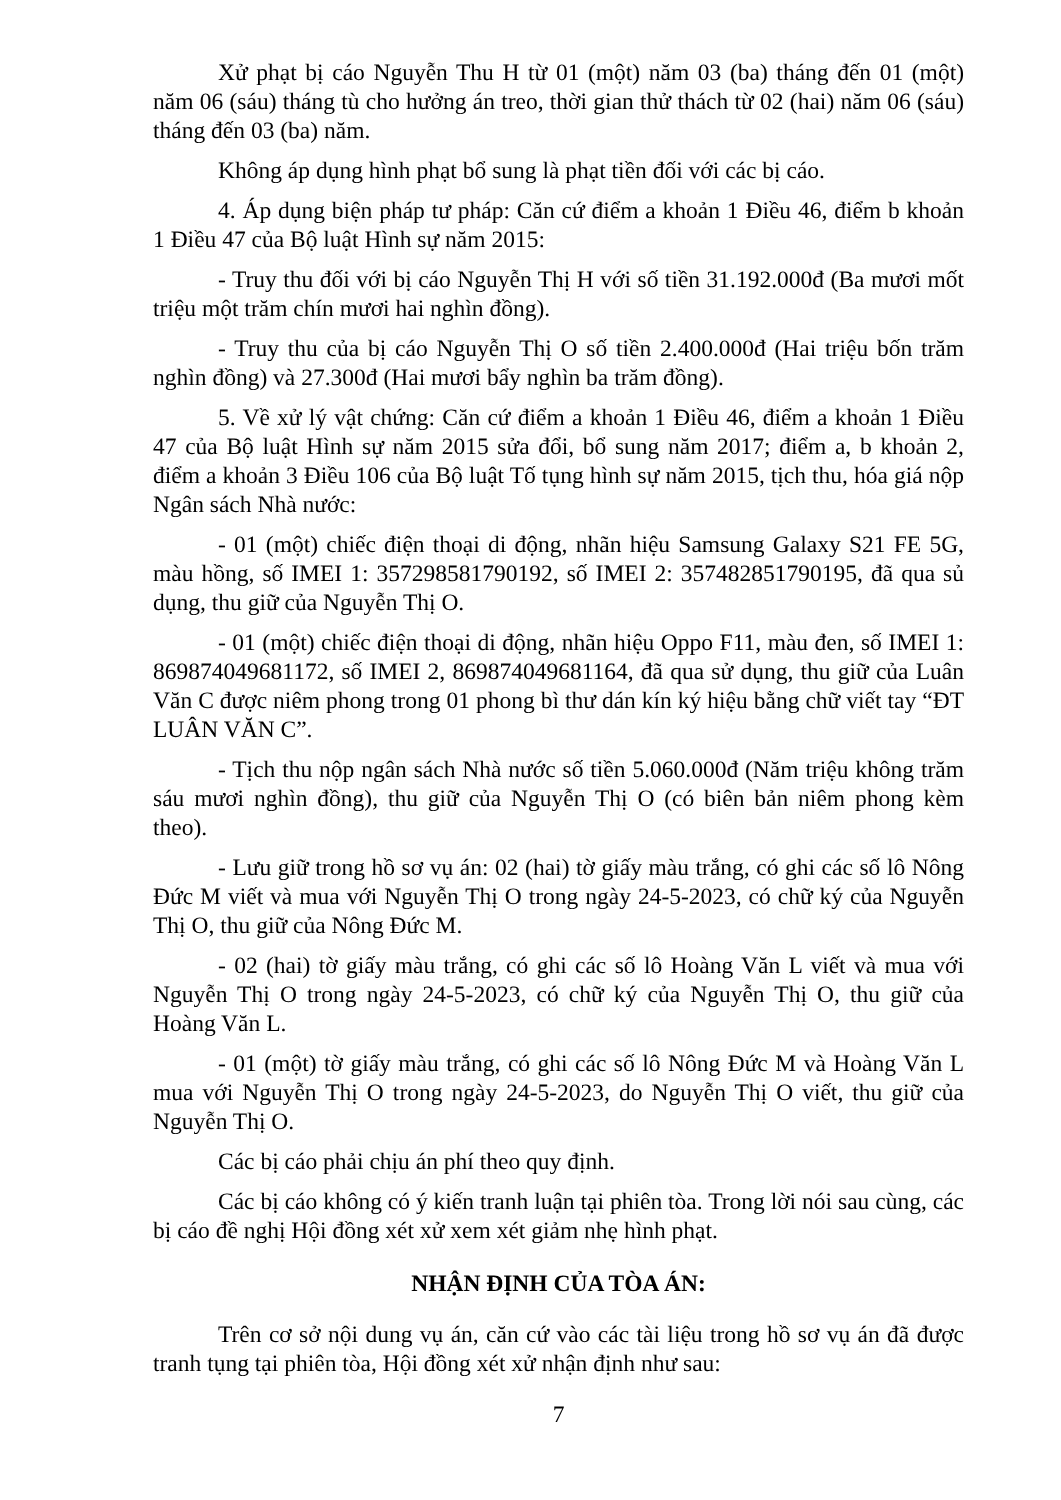Xử phạt bị cáo Nguyễn Thu H từ 01 (một) năm 03 (ba) tháng đến 01 (một) năm 06 (sáu) tháng tù cho hưởng án treo, thời gian thử thách từ 02 (hai) năm 06 (sáu) tháng đến 03 (ba) năm.
Không áp dụng hình phạt bổ sung là phạt tiền đối với các bị cáo.
4. Áp dụng biện pháp tư pháp: Căn cứ điểm a khoản 1 Điều 46, điểm b khoản 1 Điều 47 của Bộ luật Hình sự năm 2015:
- Truy thu đối với bị cáo Nguyễn Thị H với số tiền 31.192.000đ (Ba mươi mốt triệu một trăm chín mươi hai nghìn đồng).
- Truy thu của bị cáo Nguyễn Thị O số tiền 2.400.000đ (Hai triệu bốn trăm nghìn đồng) và 27.300đ (Hai mươi bẩy nghìn ba trăm đồng).
5. Về xử lý vật chứng: Căn cứ điểm a khoản 1 Điều 46, điểm a khoản 1 Điều 47 của Bộ luật Hình sự năm 2015 sửa đổi, bổ sung năm 2017; điểm a, b khoản 2, điểm a khoản 3 Điều 106 của Bộ luật Tố tụng hình sự năm 2015, tịch thu, hóa giá nộp Ngân sách Nhà nước:
- 01 (một) chiếc điện thoại di động, nhãn hiệu Samsung Galaxy S21 FE 5G, màu hồng, số IMEI 1: 357298581790192, số IMEI 2: 357482851790195, đã qua sủ dụng, thu giữ của Nguyễn Thị O.
- 01 (một) chiếc điện thoại di động, nhãn hiệu Oppo F11, màu đen, số IMEI 1: 869874049681172, số IMEI 2, 869874049681164, đã qua sử dụng, thu giữ của Luân Văn C được niêm phong trong 01 phong bì thư dán kín ký hiệu bằng chữ viết tay “ĐT LUÂN VĂN C”.
- Tịch thu nộp ngân sách Nhà nước số tiền 5.060.000đ (Năm triệu không trăm sáu mươi nghìn đồng), thu giữ của Nguyễn Thị O (có biên bản niêm phong kèm theo).
- Lưu giữ trong hồ sơ vụ án: 02 (hai) tờ giấy màu trắng, có ghi các số lô Nông Đức M viết và mua với Nguyễn Thị O trong ngày 24-5-2023, có chữ ký của Nguyễn Thị O, thu giữ của Nông Đức M.
- 02 (hai) tờ giấy màu trắng, có ghi các số lô Hoàng Văn L viết và mua với Nguyễn Thị O trong ngày 24-5-2023, có chữ ký của Nguyễn Thị O, thu giữ của Hoàng Văn L.
- 01 (một) tờ giấy màu trắng, có ghi các số lô Nông Đức M và Hoàng Văn L mua với Nguyễn Thị O trong ngày 24-5-2023, do Nguyễn Thị O viết, thu giữ của Nguyễn Thị O.
Các bị cáo phải chịu án phí theo quy định.
Các bị cáo không có ý kiến tranh luận tại phiên tòa. Trong lời nói sau cùng, các bị cáo đề nghị Hội đồng xét xử xem xét giảm nhẹ hình phạt.
NHẬN ĐỊNH CỦA TÒA ÁN:
Trên cơ sở nội dung vụ án, căn cứ vào các tài liệu trong hồ sơ vụ án đã được tranh tụng tại phiên tòa, Hội đồng xét xử nhận định như sau:
7